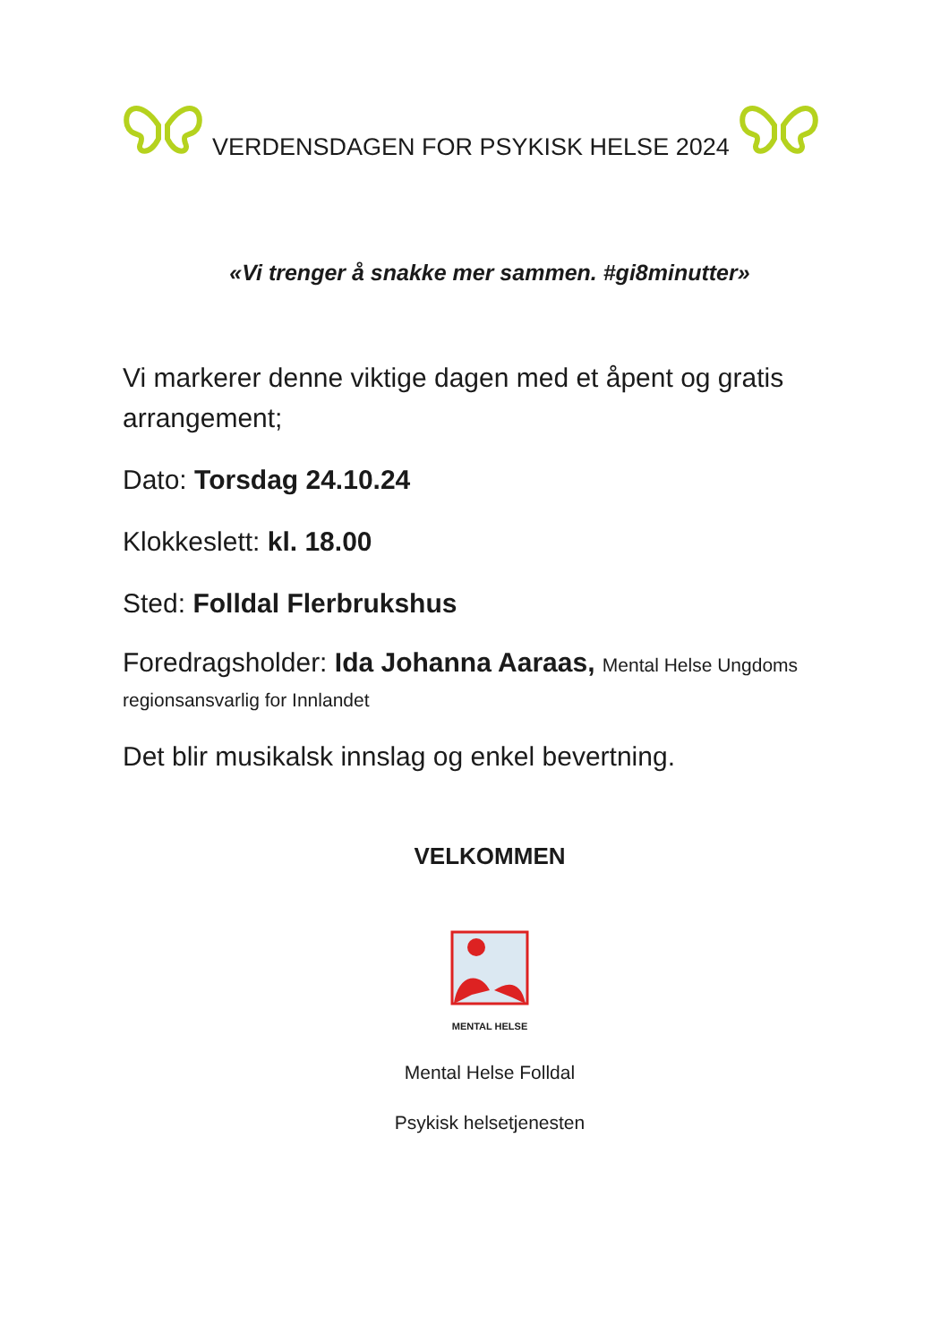VERDENSDAGEN FOR PSYKISK HELSE 2024
«Vi trenger å snakke mer sammen. #gi8minutter»
Vi markerer denne viktige dagen med et åpent og gratis arrangement;
Dato: Torsdag 24.10.24
Klokkeslett: kl. 18.00
Sted: Folldal Flerbrukshus
Foredragsholder: Ida Johanna Aaraas, Mental Helse Ungdoms regionsansvarlig for Innlandet
Det blir musikalsk innslag og enkel bevertning.
VELKOMMEN
MENTAL HELSE
Mental Helse Folldal
Psykisk helsetjenesten